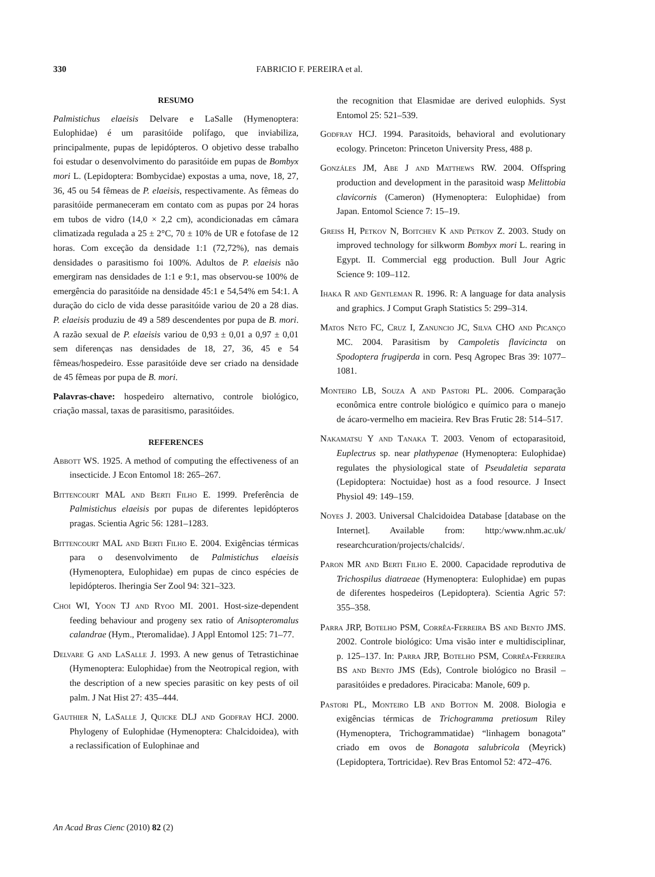330 FABRICIO F. PEREIRA et al.
RESUMO
Palmistichus elaeisis Delvare e LaSalle (Hymenoptera: Eulophidae) é um parasitóide polífago, que inviabiliza, principalmente, pupas de lepidópteros. O objetivo desse trabalho foi estudar o desenvolvimento do parasitóide em pupas de Bombyx mori L. (Lepidoptera: Bombycidae) expostas a uma, nove, 18, 27, 36, 45 ou 54 fêmeas de P. elaeisis, respectivamente. As fêmeas do parasitóide permaneceram em contato com as pupas por 24 horas em tubos de vidro (14,0 × 2,2 cm), acondicionadas em câmara climatizada regulada a 25 ± 2°C, 70 ± 10% de UR e fotofase de 12 horas. Com exceção da densidade 1:1 (72,72%), nas demais densidades o parasitismo foi 100%. Adultos de P. elaeisis não emergiram nas densidades de 1:1 e 9:1, mas observou-se 100% de emergência do parasitóide na densidade 45:1 e 54,54% em 54:1. A duração do ciclo de vida desse parasitóide variou de 20 a 28 dias. P. elaeisis produziu de 49 a 589 descendentes por pupa de B. mori. A razão sexual de P. elaeisis variou de 0,93 ± 0,01 a 0,97 ± 0,01 sem diferenças nas densidades de 18, 27, 36, 45 e 54 fêmeas/hospedeiro. Esse parasitóide deve ser criado na densidade de 45 fêmeas por pupa de B. mori.
Palavras-chave: hospedeiro alternativo, controle biológico, criação massal, taxas de parasitismo, parasitóides.
REFERENCES
Abbott WS. 1925. A method of computing the effectiveness of an insecticide. J Econ Entomol 18: 265–267.
Bittencourt MAL and Berti Filho E. 1999. Preferência de Palmistichus elaeisis por pupas de diferentes lepidópteros pragas. Scientia Agric 56: 1281–1283.
Bittencourt MAL and Berti Filho E. 2004. Exigências térmicas para o desenvolvimento de Palmistichus elaeisis (Hymenoptera, Eulophidae) em pupas de cinco espécies de lepidópteros. Iheringia Ser Zool 94: 321–323.
Choi WI, Yoon TJ and Ryoo MI. 2001. Host-size-dependent feeding behaviour and progeny sex ratio of Anisopteromalus calandrae (Hym., Pteromalidae). J Appl Entomol 125: 71–77.
Delvare G and LaSalle J. 1993. A new genus of Tetrastichinae (Hymenoptera: Eulophidae) from the Neotropical region, with the description of a new species parasitic on key pests of oil palm. J Nat Hist 27: 435–444.
Gauthier N, LaSalle J, Quicke DLJ and Godfray HCJ. 2000. Phylogeny of Eulophidae (Hymenoptera: Chalcidoidea), with a reclassification of Eulophinae and
the recognition that Elasmidae are derived eulophids. Syst Entomol 25: 521–539.
Godfray HCJ. 1994. Parasitoids, behavioral and evolutionary ecology. Princeton: Princeton University Press, 488 p.
Gonzáles JM, Abe J and Matthews RW. 2004. Offspring production and development in the parasitoid wasp Melittobia clavicornis (Cameron) (Hymenoptera: Eulophidae) from Japan. Entomol Science 7: 15–19.
Greiss H, Petkov N, Boitchev K and Petkov Z. 2003. Study on improved technology for silkworm Bombyx mori L. rearing in Egypt. II. Commercial egg production. Bull Jour Agric Science 9: 109–112.
Ihaka R and Gentleman R. 1996. R: A language for data analysis and graphics. J Comput Graph Statistics 5: 299–314.
Matos Neto FC, Cruz I, Zanuncio JC, Silva CHO and Picanço MC. 2004. Parasitism by Campoletis flavicincta on Spodoptera frugiperda in corn. Pesq Agropec Bras 39: 1077–1081.
Monteiro LB, Souza A and Pastori PL. 2006. Comparação econômica entre controle biológico e químico para o manejo de ácaro-vermelho em macieira. Rev Bras Frutic 28: 514–517.
Nakamatsu Y and Tanaka T. 2003. Venom of ectoparasitoid, Euplectrus sp. near plathypenae (Hymenoptera: Eulophidae) regulates the physiological state of Pseudaletia separata (Lepidoptera: Noctuidae) host as a food resource. J Insect Physiol 49: 149–159.
Noyes J. 2003. Universal Chalcidoidea Database [database on the Internet]. Available from: http:/www.nhm.ac.uk/ researchcuration/projects/chalcids/.
Paron MR and Berti Filho E. 2000. Capacidade reprodutiva de Trichospilus diatraeae (Hymenoptera: Eulophidae) em pupas de diferentes hospedeiros (Lepidoptera). Scientia Agric 57: 355–358.
Parra JRP, Botelho PSM, Corrêa-Ferreira BS and Bento JMS. 2002. Controle biológico: Uma visão inter e multidisciplinar, p. 125–137. In: Parra JRP, Botelho PSM, Corrêa-Ferreira BS and Bento JMS (Eds), Controle biológico no Brasil – parasitóides e predadores. Piracicaba: Manole, 609 p.
Pastori PL, Monteiro LB and Botton M. 2008. Biologia e exigências térmicas de Trichogramma pretiosum Riley (Hymenoptera, Trichogrammatidae) “linhagem bonagota” criado em ovos de Bonagota salubricola (Meyrick) (Lepidoptera, Tortricidae). Rev Bras Entomol 52: 472–476.
An Acad Bras Cienc (2010) 82 (2)